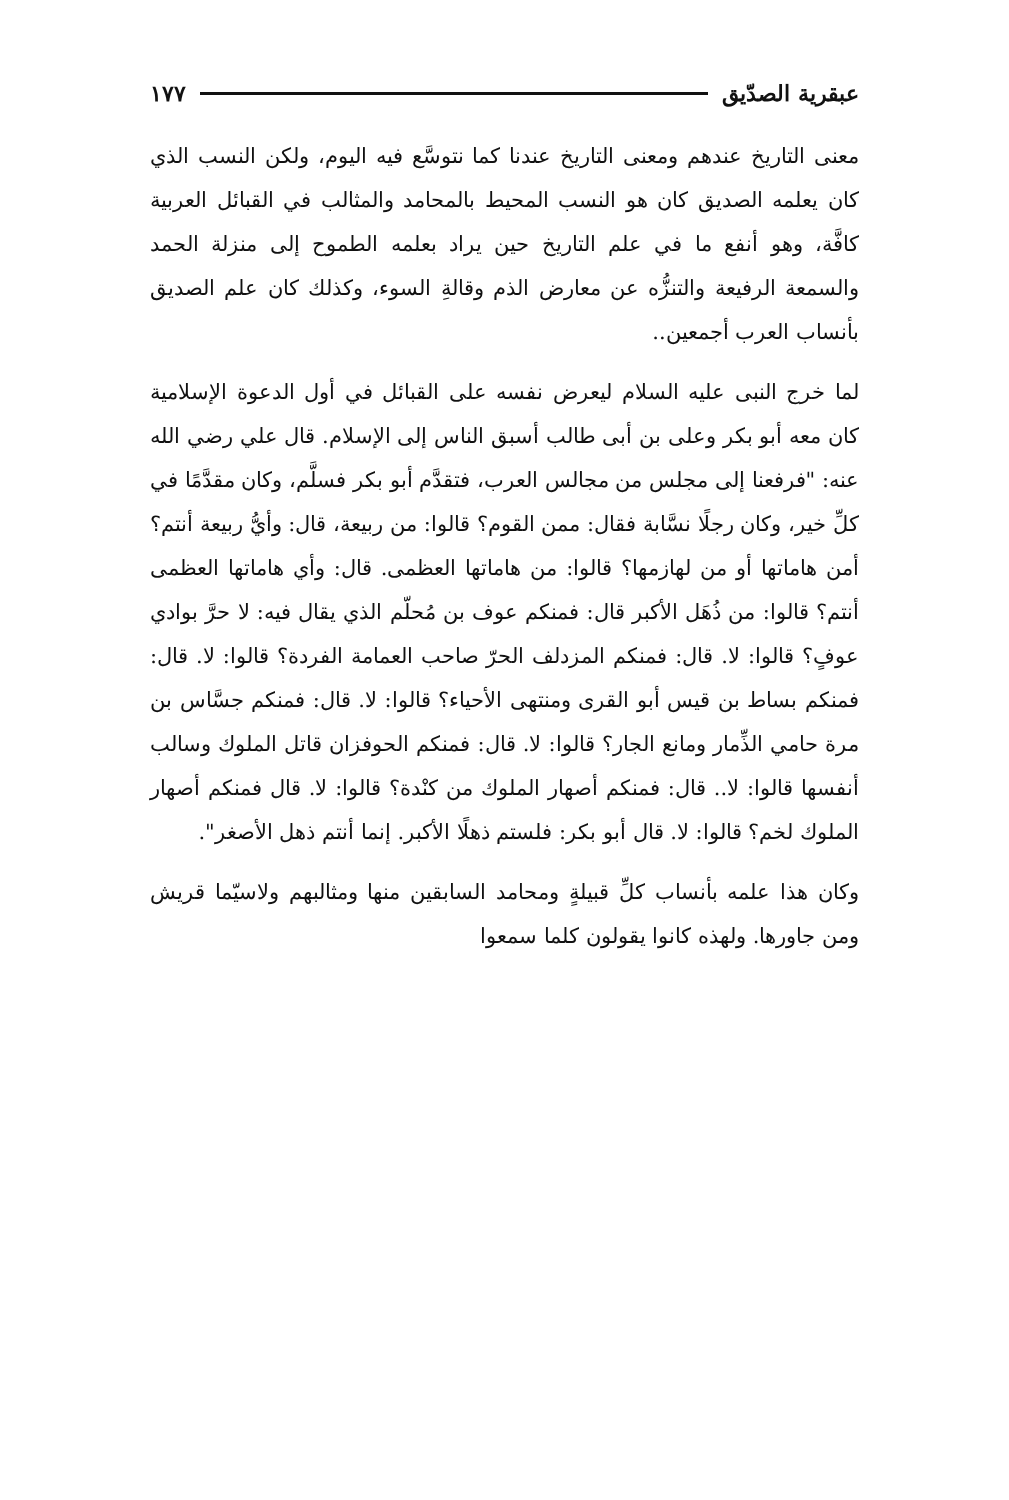عبقرية الصدّيق ١٧٧
معنى التاريخ عندهم ومعنى التاريخ عندنا كما نتوسَّع فيه اليوم، ولكن النسب الذي كان يعلمه الصديق كان هو النسب المحيط بالمحامد والمثالب في القبائل العربية كافَّة، وهو أنفع ما في علم التاريخ حين يراد بعلمه الطموح إلى منزلة الحمد والسمعة الرفيعة والتنزُّه عن معارض الذم وقالةِ السوء، وكذلك كان علم الصديق بأنساب العرب أجمعين..
لما خرج النبى عليه السلام ليعرض نفسه على القبائل في أول الدعوة الإسلامية كان معه أبو بكر وعلى بن أبى طالب أسبق الناس إلى الإسلام. قال علي رضي الله عنه: "فرفعنا إلى مجلس من مجالس العرب، فتقدَّم أبو بكر فسلَّم، وكان مقدَّمًا في كلِّ خير، وكان رجلًا نسَّابة فقال: ممن القوم؟ قالوا: من ربيعة، قال: وأيُّ ربيعة أنتم؟ أمن هاماتها أو من لهازمها؟ قالوا: من هاماتها العظمى. قال: وأي هاماتها العظمى أنتم؟ قالوا: من ذُهَل الأكبر قال: فمنكم عوف بن مُحلّم الذي يقال فيه: لا حرَّ بوادي عوفٍ؟ قالوا: لا. قال: فمنكم المزدلف الحرّ صاحب العمامة الفردة؟ قالوا: لا. قال: فمنكم بساط بن قيس أبو القرى ومنتهى الأحياء؟ قالوا: لا. قال: فمنكم جسَّاس بن مرة حامي الذِّمار ومانع الجار؟ قالوا: لا. قال: فمنكم الحوفزان قاتل الملوك وسالب أنفسها قالوا: لا.. قال: فمنكم أصهار الملوك من كنْدة؟ قالوا: لا. قال فمنكم أصهار الملوك لخم؟ قالوا: لا. قال أبو بكر: فلستم ذهلًا الأكبر. إنما أنتم ذهل الأصغر".
وكان هذا علمه بأنساب كلِّ قبيلةٍ ومحامد السابقين منها ومثالبهم ولاسيّما قريش ومن جاورها. ولهذه كانوا يقولون كلما سمعوا